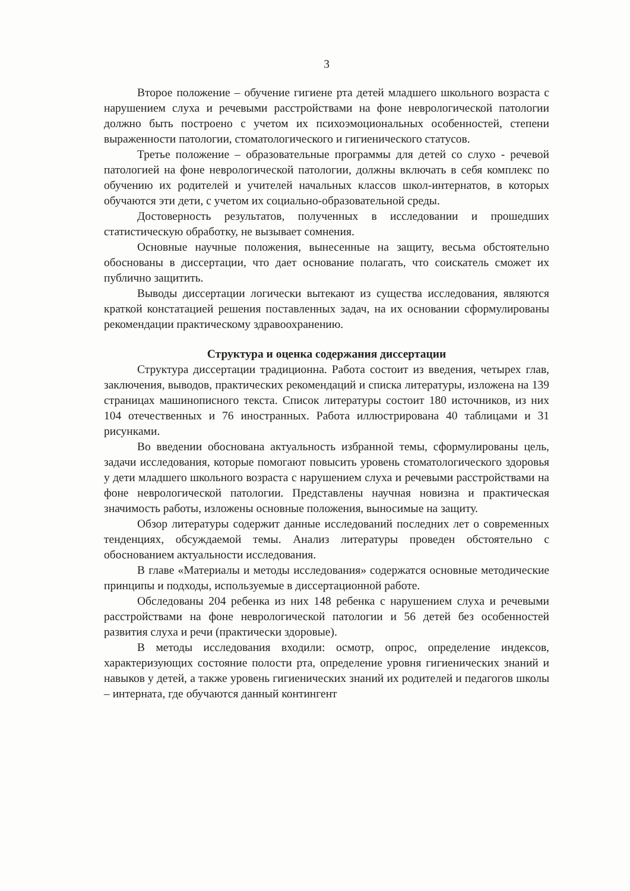3
Второе положение – обучение гигиене рта детей младшего школьного возраста с нарушением слуха и речевыми расстройствами на фоне неврологической патологии должно быть построено с учетом их психоэмоциональных особенностей, степени выраженности патологии, стоматологического и гигиенического статусов.
Третье положение – образовательные программы для детей со слухо - речевой патологией на фоне неврологической патологии, должны включать в себя комплекс по обучению их родителей и учителей начальных классов школ-интернатов, в которых обучаются эти дети, с учетом их социально-образовательной среды.
Достоверность результатов, полученных в исследовании и прошедших статистическую обработку, не вызывает сомнения.
Основные научные положения, вынесенные на защиту, весьма обстоятельно обоснованы в диссертации, что дает основание полагать, что соискатель сможет их публично защитить.
Выводы диссертации логически вытекают из существа исследования, являются краткой констатацией решения поставленных задач, на их основании сформулированы рекомендации практическому здравоохранению.
Структура и оценка содержания диссертации
Структура диссертации традиционна. Работа состоит из введения, четырех глав, заключения, выводов, практических рекомендаций и списка литературы, изложена на 139 страницах машинописного текста. Список литературы состоит 180 источников, из них 104 отечественных и 76 иностранных. Работа иллюстрирована 40 таблицами и 31 рисунками.
Во введении обоснована актуальность избранной темы, сформулированы цель, задачи исследования, которые помогают повысить уровень стоматологического здоровья у дети младшего школьного возраста с нарушением слуха и речевыми расстройствами на фоне неврологической патологии. Представлены научная новизна и практическая значимость работы, изложены основные положения, выносимые на защиту.
Обзор литературы содержит данные исследований последних лет о современных тенденциях, обсуждаемой темы. Анализ литературы проведен обстоятельно с обоснованием актуальности исследования.
В главе «Материалы и методы исследования» содержатся основные методические принципы и подходы, используемые в диссертационной работе.
Обследованы 204 ребенка из них 148 ребенка с нарушением слуха и речевыми расстройствами на фоне неврологической патологии и 56 детей без особенностей развития слуха и речи (практически здоровые).
В методы исследования входили: осмотр, опрос, определение индексов, характеризующих состояние полости рта, определение уровня гигиенических знаний и навыков у детей, а также уровень гигиенических знаний их родителей и педагогов школы – интерната, где обучаются данный контингент